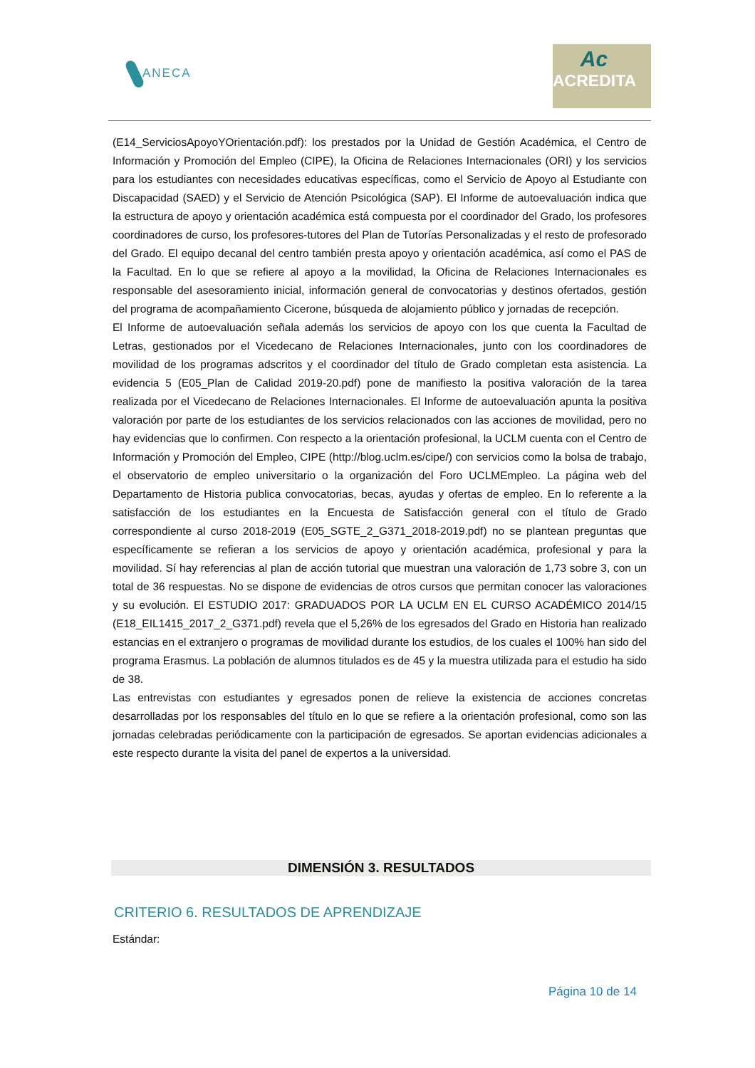ANECA
Ac
ACREDITA
(E14_ServiciosApoyoYOrientación.pdf): los prestados por la Unidad de Gestión Académica, el Centro de Información y Promoción del Empleo (CIPE), la Oficina de Relaciones Internacionales (ORI) y los servicios para los estudiantes con necesidades educativas específicas, como el Servicio de Apoyo al Estudiante con Discapacidad (SAED) y el Servicio de Atención Psicológica (SAP). El Informe de autoevaluación indica que la estructura de apoyo y orientación académica está compuesta por el coordinador del Grado, los profesores coordinadores de curso, los profesores-tutores del Plan de Tutorías Personalizadas y el resto de profesorado del Grado. El equipo decanal del centro también presta apoyo y orientación académica, así como el PAS de la Facultad. En lo que se refiere al apoyo a la movilidad, la Oficina de Relaciones Internacionales es responsable del asesoramiento inicial, información general de convocatorias y destinos ofertados, gestión del programa de acompañamiento Cicerone, búsqueda de alojamiento público y jornadas de recepción.
El Informe de autoevaluación señala además los servicios de apoyo con los que cuenta la Facultad de Letras, gestionados por el Vicedecano de Relaciones Internacionales, junto con los coordinadores de movilidad de los programas adscritos y el coordinador del título de Grado completan esta asistencia. La evidencia 5 (E05_Plan de Calidad 2019-20.pdf) pone de manifiesto la positiva valoración de la tarea realizada por el Vicedecano de Relaciones Internacionales. El Informe de autoevaluación apunta la positiva valoración por parte de los estudiantes de los servicios relacionados con las acciones de movilidad, pero no hay evidencias que lo confirmen. Con respecto a la orientación profesional, la UCLM cuenta con el Centro de Información y Promoción del Empleo, CIPE (http://blog.uclm.es/cipe/) con servicios como la bolsa de trabajo, el observatorio de empleo universitario o la organización del Foro UCLMEmpleo. La página web del Departamento de Historia publica convocatorias, becas, ayudas y ofertas de empleo. En lo referente a la satisfacción de los estudiantes en la Encuesta de Satisfacción general con el título de Grado correspondiente al curso 2018-2019 (E05_SGTE_2_G371_2018-2019.pdf) no se plantean preguntas que específicamente se refieran a los servicios de apoyo y orientación académica, profesional y para la movilidad. Sí hay referencias al plan de acción tutorial que muestran una valoración de 1,73 sobre 3, con un total de 36 respuestas. No se dispone de evidencias de otros cursos que permitan conocer las valoraciones y su evolución. El ESTUDIO 2017: GRADUADOS POR LA UCLM EN EL CURSO ACADÉMICO 2014/15 (E18_EIL1415_2017_2_G371.pdf) revela que el 5,26% de los egresados del Grado en Historia han realizado estancias en el extranjero o programas de movilidad durante los estudios, de los cuales el 100% han sido del programa Erasmus. La población de alumnos titulados es de 45 y la muestra utilizada para el estudio ha sido de 38.
Las entrevistas con estudiantes y egresados ponen de relieve la existencia de acciones concretas desarrolladas por los responsables del título en lo que se refiere a la orientación profesional, como son las jornadas celebradas periódicamente con la participación de egresados. Se aportan evidencias adicionales a este respecto durante la visita del panel de expertos a la universidad.
DIMENSIÓN 3. RESULTADOS
CRITERIO 6. RESULTADOS DE APRENDIZAJE
Estándar:
Página 10 de 14